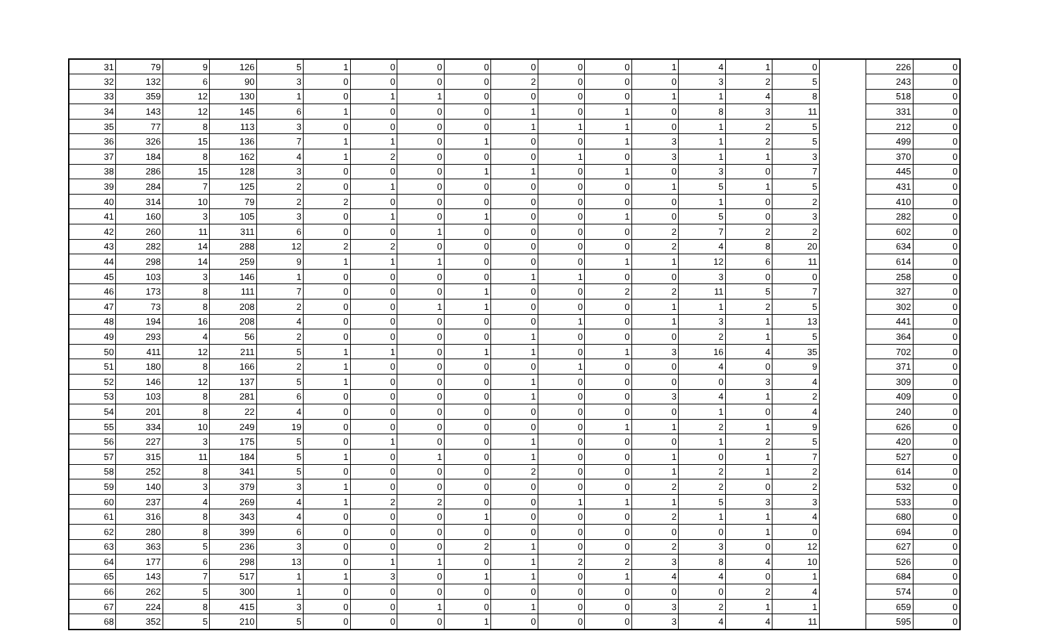| 31 | 79 | 9 | 126 | 5 | 1 | 0 | 0 | 0 | 0 | 0 | 0 | 1 | 4 | 1 | 0 | | 226 | 0 |
| 32 | 132 | 6 | 90 | 3 | 0 | 0 | 0 | 0 | 2 | 0 | 0 | 0 | 3 | 2 | 5 | | 243 | 0 |
| 33 | 359 | 12 | 130 | 1 | 0 | 1 | 1 | 0 | 0 | 0 | 0 | 1 | 1 | 4 | 8 | | 518 | 0 |
| 34 | 143 | 12 | 145 | 6 | 1 | 0 | 0 | 0 | 1 | 0 | 1 | 0 | 8 | 3 | 11 | | 331 | 0 |
| 35 | 77 | 8 | 113 | 3 | 0 | 0 | 0 | 0 | 1 | 1 | 1 | 0 | 1 | 2 | 5 | | 212 | 0 |
| 36 | 326 | 15 | 136 | 7 | 1 | 1 | 0 | 1 | 0 | 0 | 1 | 3 | 1 | 2 | 5 | | 499 | 0 |
| 37 | 184 | 8 | 162 | 4 | 1 | 2 | 0 | 0 | 0 | 1 | 0 | 3 | 1 | 1 | 3 | | 370 | 0 |
| 38 | 286 | 15 | 128 | 3 | 0 | 0 | 0 | 1 | 1 | 0 | 1 | 0 | 3 | 0 | 7 | | 445 | 0 |
| 39 | 284 | 7 | 125 | 2 | 0 | 1 | 0 | 0 | 0 | 0 | 0 | 1 | 5 | 1 | 5 | | 431 | 0 |
| 40 | 314 | 10 | 79 | 2 | 2 | 0 | 0 | 0 | 0 | 0 | 0 | 0 | 1 | 0 | 2 | | 410 | 0 |
| 41 | 160 | 3 | 105 | 3 | 0 | 1 | 0 | 1 | 0 | 0 | 1 | 0 | 5 | 0 | 3 | | 282 | 0 |
| 42 | 260 | 11 | 311 | 6 | 0 | 0 | 1 | 0 | 0 | 0 | 0 | 2 | 7 | 2 | 2 | | 602 | 0 |
| 43 | 282 | 14 | 288 | 12 | 2 | 2 | 0 | 0 | 0 | 0 | 0 | 2 | 4 | 8 | 20 | | 634 | 0 |
| 44 | 298 | 14 | 259 | 9 | 1 | 1 | 1 | 0 | 0 | 0 | 1 | 1 | 12 | 6 | 11 | | 614 | 0 |
| 45 | 103 | 3 | 146 | 1 | 0 | 0 | 0 | 0 | 1 | 1 | 0 | 0 | 3 | 0 | 0 | | 258 | 0 |
| 46 | 173 | 8 | 111 | 7 | 0 | 0 | 0 | 1 | 0 | 0 | 2 | 2 | 11 | 5 | 7 | | 327 | 0 |
| 47 | 73 | 8 | 208 | 2 | 0 | 0 | 1 | 1 | 0 | 0 | 0 | 1 | 1 | 2 | 5 | | 302 | 0 |
| 48 | 194 | 16 | 208 | 4 | 0 | 0 | 0 | 0 | 0 | 1 | 0 | 1 | 3 | 1 | 13 | | 441 | 0 |
| 49 | 293 | 4 | 56 | 2 | 0 | 0 | 0 | 0 | 1 | 0 | 0 | 0 | 2 | 1 | 5 | | 364 | 0 |
| 50 | 411 | 12 | 211 | 5 | 1 | 1 | 0 | 1 | 1 | 0 | 1 | 3 | 16 | 4 | 35 | | 702 | 0 |
| 51 | 180 | 8 | 166 | 2 | 1 | 0 | 0 | 0 | 0 | 1 | 0 | 0 | 4 | 0 | 9 | | 371 | 0 |
| 52 | 146 | 12 | 137 | 5 | 1 | 0 | 0 | 0 | 1 | 0 | 0 | 0 | 0 | 3 | 4 | | 309 | 0 |
| 53 | 103 | 8 | 281 | 6 | 0 | 0 | 0 | 0 | 1 | 0 | 0 | 3 | 4 | 1 | 2 | | 409 | 0 |
| 54 | 201 | 8 | 22 | 4 | 0 | 0 | 0 | 0 | 0 | 0 | 0 | 0 | 1 | 0 | 4 | | 240 | 0 |
| 55 | 334 | 10 | 249 | 19 | 0 | 0 | 0 | 0 | 0 | 0 | 1 | 1 | 2 | 1 | 9 | | 626 | 0 |
| 56 | 227 | 3 | 175 | 5 | 0 | 1 | 0 | 0 | 1 | 0 | 0 | 0 | 1 | 2 | 5 | | 420 | 0 |
| 57 | 315 | 11 | 184 | 5 | 1 | 0 | 1 | 0 | 1 | 0 | 0 | 1 | 0 | 1 | 7 | | 527 | 0 |
| 58 | 252 | 8 | 341 | 5 | 0 | 0 | 0 | 0 | 2 | 0 | 0 | 1 | 2 | 1 | 2 | | 614 | 0 |
| 59 | 140 | 3 | 379 | 3 | 1 | 0 | 0 | 0 | 0 | 0 | 0 | 2 | 2 | 0 | 2 | | 532 | 0 |
| 60 | 237 | 4 | 269 | 4 | 1 | 2 | 2 | 0 | 0 | 1 | 1 | 1 | 5 | 3 | 3 | | 533 | 0 |
| 61 | 316 | 8 | 343 | 4 | 0 | 0 | 0 | 1 | 0 | 0 | 0 | 2 | 1 | 1 | 4 | | 680 | 0 |
| 62 | 280 | 8 | 399 | 6 | 0 | 0 | 0 | 0 | 0 | 0 | 0 | 0 | 0 | 1 | 0 | | 694 | 0 |
| 63 | 363 | 5 | 236 | 3 | 0 | 0 | 0 | 2 | 1 | 0 | 0 | 2 | 3 | 0 | 12 | | 627 | 0 |
| 64 | 177 | 6 | 298 | 13 | 0 | 1 | 1 | 0 | 1 | 2 | 2 | 3 | 8 | 4 | 10 | | 526 | 0 |
| 65 | 143 | 7 | 517 | 1 | 1 | 3 | 0 | 1 | 1 | 0 | 1 | 4 | 4 | 0 | 1 | | 684 | 0 |
| 66 | 262 | 5 | 300 | 1 | 0 | 0 | 0 | 0 | 0 | 0 | 0 | 0 | 0 | 2 | 4 | | 574 | 0 |
| 67 | 224 | 8 | 415 | 3 | 0 | 0 | 1 | 0 | 1 | 0 | 0 | 3 | 2 | 1 | 1 | | 659 | 0 |
| 68 | 352 | 5 | 210 | 5 | 0 | 0 | 0 | 1 | 0 | 0 | 0 | 3 | 4 | 4 | 11 | | 595 | 0 |